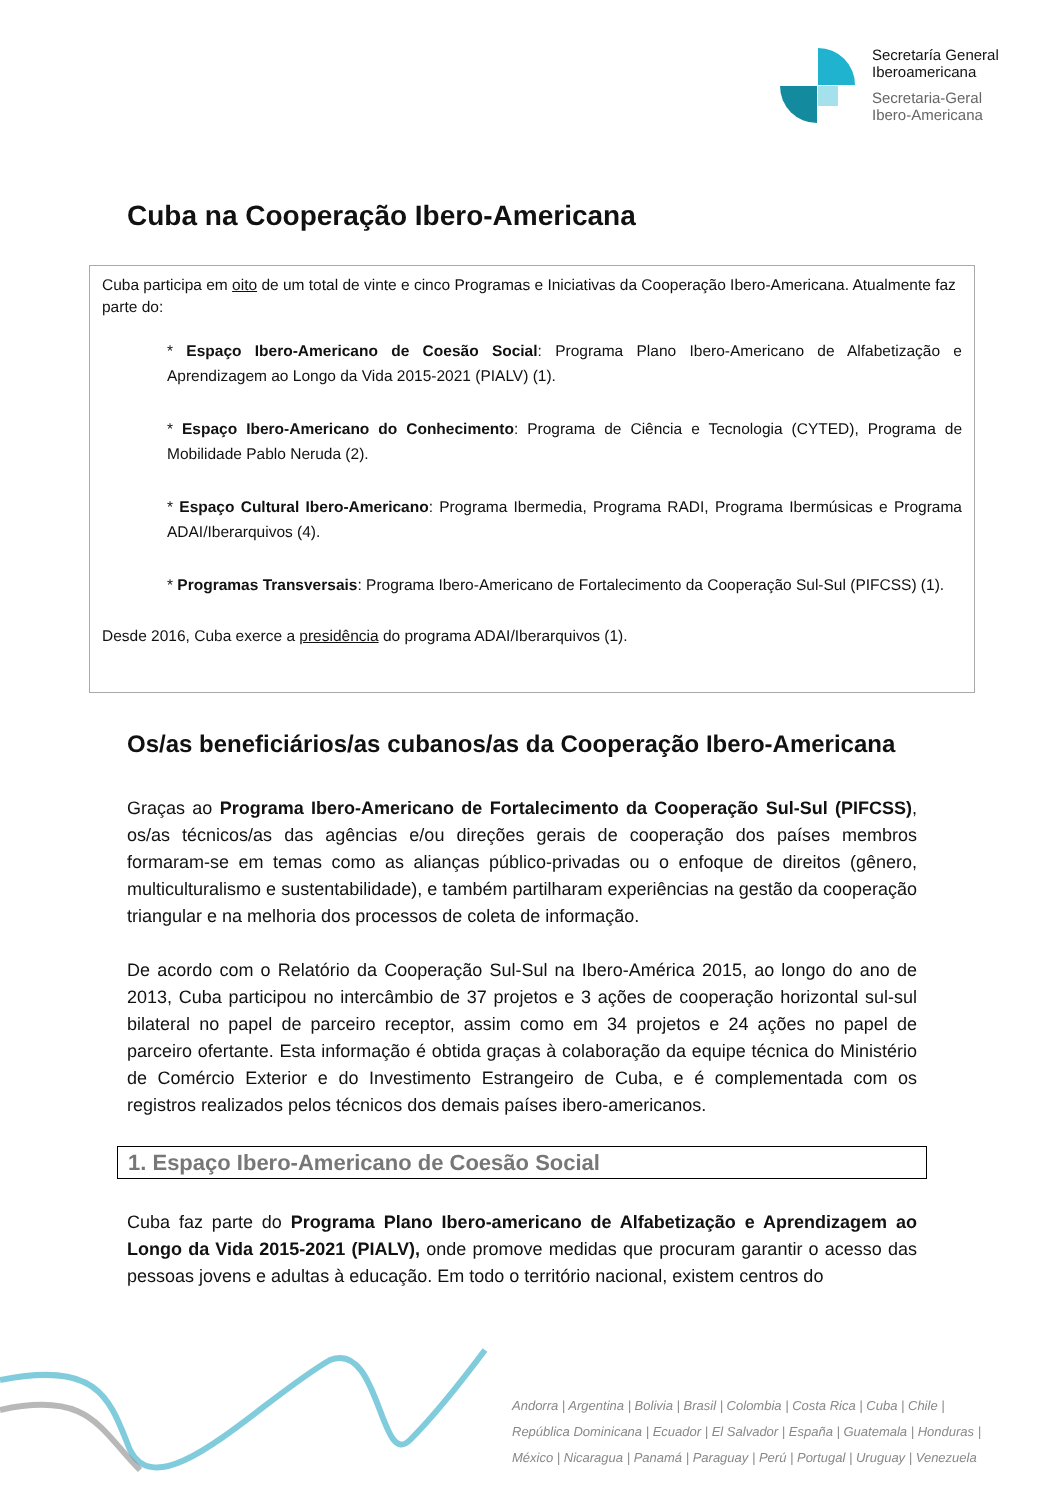Secretaría General
Iberoamericana
Secretaria-Geral
Ibero-Americana
Cuba na Cooperação Ibero-Americana
Cuba participa em oito de um total de vinte e cinco Programas e Iniciativas da Cooperação Ibero-Americana. Atualmente faz parte do:
* Espaço Ibero-Americano de Coesão Social: Programa Plano Ibero-Americano de Alfabetização e Aprendizagem ao Longo da Vida 2015-2021 (PIALV) (1).
* Espaço Ibero-Americano do Conhecimento: Programa de Ciência e Tecnologia (CYTED), Programa de Mobilidade Pablo Neruda (2).
* Espaço Cultural Ibero-Americano: Programa Ibermedia, Programa RADI, Programa Ibermúsicas e Programa ADAI/Iberarquivos (4).
* Programas Transversais: Programa Ibero-Americano de Fortalecimento da Cooperação Sul-Sul (PIFCSS) (1).
Desde 2016, Cuba exerce a presidência do programa ADAI/Iberarquivos (1).
Os/as beneficiários/as cubanos/as da Cooperação Ibero-Americana
Graças ao Programa Ibero-Americano de Fortalecimento da Cooperação Sul-Sul (PIFCSS), os/as técnicos/as das agências e/ou direções gerais de cooperação dos países membros formaram-se em temas como as alianças público-privadas ou o enfoque de direitos (gênero, multiculturalismo e sustentabilidade), e também partilharam experiências na gestão da cooperação triangular e na melhoria dos processos de coleta de informação.
De acordo com o Relatório da Cooperação Sul-Sul na Ibero-América 2015, ao longo do ano de 2013, Cuba participou no intercâmbio de 37 projetos e 3 ações de cooperação horizontal sul-sul bilateral no papel de parceiro receptor, assim como em 34 projetos e 24 ações no papel de parceiro ofertante. Esta informação é obtida graças à colaboração da equipe técnica do Ministério de Comércio Exterior e do Investimento Estrangeiro de Cuba, e é complementada com os registros realizados pelos técnicos dos demais países ibero-americanos.
1. Espaço Ibero-Americano de Coesão Social
Cuba faz parte do Programa Plano Ibero-americano de Alfabetização e Aprendizagem ao Longo da Vida 2015-2021 (PIALV), onde promove medidas que procuram garantir o acesso das pessoas jovens e adultas à educação. Em todo o território nacional, existem centros do
Andorra | Argentina | Bolivia | Brasil | Colombia | Costa Rica | Cuba | Chile |
República Dominicana | Ecuador | El Salvador | España | Guatemala | Honduras |
México | Nicaragua | Panamá | Paraguay | Perú | Portugal | Uruguay | Venezuela